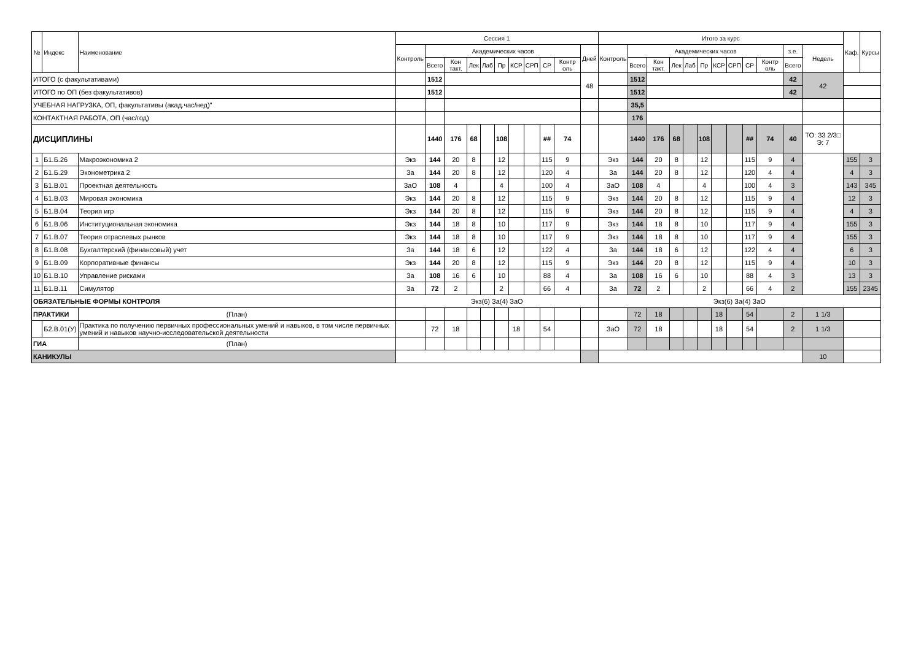| № | Индекс | Наименование | | Сессия 1 | | | | | | | | | | | Итого за курс | | | | | | | | | | | | Каф. | Курсы |
| --- | --- | --- | --- | --- | --- | --- | --- | --- | --- | --- | --- | --- | --- | --- | --- | --- | --- | --- | --- | --- | --- | --- | --- | --- | --- | --- | --- | --- |
| | | | | Контроль | Академических часов | | | | | | | | | Дней | Контроль | Академических часов | | | | | | | | | з.е. | Недель | | |
| | | | | | Всего | Кон такт. | Лек | Лаб | Пр | КСР | СРП | СР | Контр оль | | | Всего | Кон такт. | Лек | Лаб | Пр | КСР | СРП | СР | Контр оль | Всего | | | |
| ИТОГО (с факультативами) | | | | | 1512 | | | | | | | | | 48 | | 1512 | | | | | | | | | 42 | 42 | | |
| ИТОГО по ОП (без факультативов) | | | | | 1512 | | | | | | | | | | | 1512 | | | | | | | | | 42 | | | |
| УЧЕБНАЯ НАГРУЗКА, ОП, факультативы (акад.час/нед)" | | | | | | | | | | | | | | | | 35,5 | | | | | | | | | | | | |
| КОНТАКТНАЯ РАБОТА, ОП (час/год) | | | | | | | | | | | | | | | | 176 | | | | | | | | | | | | |
| ДИСЦИПЛИНЫ | | | | | 1440 | 176 | 68 | | 108 | | | ## | 74 | | | 1440 | 176 | 68 | | 108 | | | ## | 74 | 40 | ТО: 33 2/3□ Э: 7 | | |
| 1 | Б1.Б.26 | Макроэкономика 2 | | Экз | 144 | 20 | 8 | | 12 | | | 115 | 9 | | Экз | 144 | 20 | 8 | | 12 | | | 115 | 9 | 4 | | 155 | 3 |
| 2 | Б1.Б.29 | Эконометрика 2 | | За | 144 | 20 | 8 | | 12 | | | 120 | 4 | | За | 144 | 20 | 8 | | 12 | | | 120 | 4 | 4 | | 4 | 3 |
| 3 | Б1.В.01 | Проектная деятельность | | ЗаО | 108 | 4 | | | 4 | | | 100 | 4 | | ЗаО | 108 | 4 | | | 4 | | | 100 | 4 | 3 | | 143 | 345 |
| 4 | Б1.В.03 | Мировая экономика | | Экз | 144 | 20 | 8 | | 12 | | | 115 | 9 | | Экз | 144 | 20 | 8 | | 12 | | | 115 | 9 | 4 | | 12 | 3 |
| 5 | Б1.В.04 | Теория игр | | Экз | 144 | 20 | 8 | | 12 | | | 115 | 9 | | Экз | 144 | 20 | 8 | | 12 | | | 115 | 9 | 4 | | 4 | 3 |
| 6 | Б1.В.06 | Институциональная экономика | | Экз | 144 | 18 | 8 | | 10 | | | 117 | 9 | | Экз | 144 | 18 | 8 | | 10 | | | 117 | 9 | 4 | | 155 | 3 |
| 7 | Б1.В.07 | Теория отраслевых рынков | | Экз | 144 | 18 | 8 | | 10 | | | 117 | 9 | | Экз | 144 | 18 | 8 | | 10 | | | 117 | 9 | 4 | | 155 | 3 |
| 8 | Б1.В.08 | Бухгалтерский (финансовый) учет | | За | 144 | 18 | 6 | | 12 | | | 122 | 4 | | За | 144 | 18 | 6 | | 12 | | | 122 | 4 | 4 | | 6 | 3 |
| 9 | Б1.В.09 | Корпоративные финансы | | Экз | 144 | 20 | 8 | | 12 | | | 115 | 9 | | Экз | 144 | 20 | 8 | | 12 | | | 115 | 9 | 4 | | 10 | 3 |
| 10 | Б1.В.10 | Управление рисками | | За | 108 | 16 | 6 | | 10 | | | 88 | 4 | | За | 108 | 16 | 6 | | 10 | | | 88 | 4 | 3 | | 13 | 3 |
| 11 | Б1.В.11 | Симулятор | | За | 72 | 2 | | | 2 | | | 66 | 4 | | За | 72 | 2 | | | 2 | | | 66 | 4 | 2 | | 155 | 2345 |
| ОБЯЗАТЕЛЬНЫЕ ФОРМЫ КОНТРОЛЯ | | | | Экз(6) За(4) ЗаО | | | | | | | | | | | Экз(6) За(4) ЗаО | | | | | | | | | | | | | |
| ПРАКТИКИ | | | (План) | | | | | | | | | | | | | 72 | 18 | | | | 18 | | 54 | | 2 | 1 1/3 | | |
| | Б2.В.01(У) | Практика по получению первичных профессиональных умений и навыков, в том числе первичных умений и навыков научно-исследовательской деятельности | | | 72 | 18 | | | | 18 | | 54 | | | ЗаО | 72 | 18 | | | | 18 | | 54 | | 2 | 1 1/3 | | |
| ГИА | | | (План) | | | | | | | | | | | | | | | | | | | | | | | | | |
| КАНИКУЛЫ | | | | | | | | | | | | | | | | | | | | | | | | | | 10 | | |